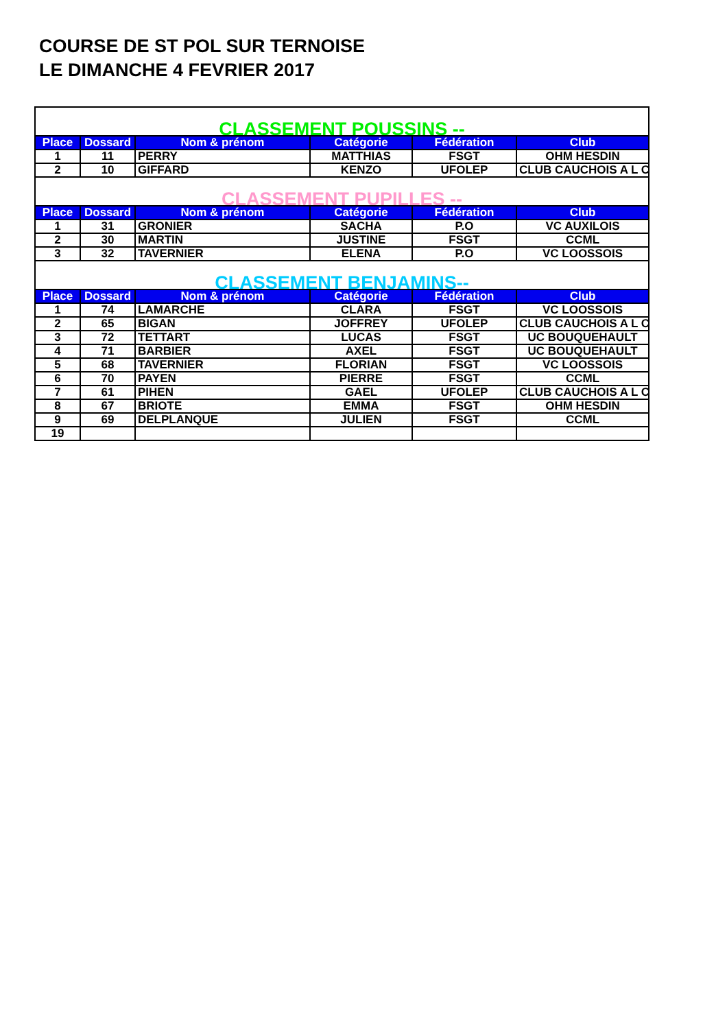COURSE DE ST POL SUR TERNOISE
LE DIMANCHE 4 FEVRIER 2017
| CLASSEMENT POUSSINS -- | | | | | |
| Place | Dossard | Nom & prénom | Catégorie | Fédération | Club |
| 1 | 11 | PERRY | MATTHIAS | FSGT | OHM HESDIN |
| 2 | 10 | GIFFARD | KENZO | UFOLEP | CLUB CAUCHOIS A L C |
| CLASSEMENT PUPILLES -- | | | | | |
| Place | Dossard | Nom & prénom | Catégorie | Fédération | Club |
| 1 | 31 | GRONIER | SACHA | P.O | VC AUXILOIS |
| 2 | 30 | MARTIN | JUSTINE | FSGT | CCML |
| 3 | 32 | TAVERNIER | ELENA | P.O | VC LOOSSOIS |
| CLASSEMENT BENJAMINS-- | | | | | |
| Place | Dossard | Nom & prénom | Catégorie | Fédération | Club |
| 1 | 74 | LAMARCHE | CLARA | FSGT | VC LOOSSOIS |
| 2 | 65 | BIGAN | JOFFREY | UFOLEP | CLUB CAUCHOIS A L C |
| 3 | 72 | TETTART | LUCAS | FSGT | UC BOUQUEHAULT |
| 4 | 71 | BARBIER | AXEL | FSGT | UC BOUQUEHAULT |
| 5 | 68 | TAVERNIER | FLORIAN | FSGT | VC LOOSSOIS |
| 6 | 70 | PAYEN | PIERRE | FSGT | CCML |
| 7 | 61 | PIHEN | GAEL | UFOLEP | CLUB CAUCHOIS A L C |
| 8 | 67 | BRIOTE | EMMA | FSGT | OHM HESDIN |
| 9 | 69 | DELPLANQUE | JULIEN | FSGT | CCML |
| 19 | | | | | |